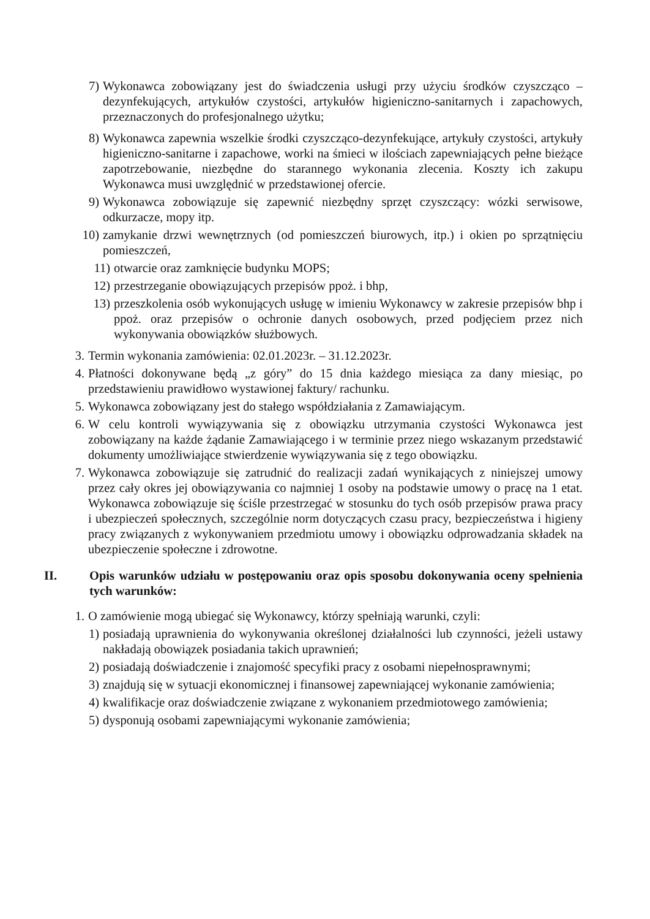7) Wykonawca zobowiązany jest do świadczenia usługi przy użyciu środków czyszcząco – dezynfekujących, artykułów czystości, artykułów higieniczno-sanitarnych i zapachowych, przeznaczonych do profesjonalnego użytku;
8) Wykonawca zapewnia wszelkie środki czyszcząco-dezynfekujące, artykuły czystości, artykuły higieniczno-sanitarne i zapachowe, worki na śmieci w ilościach zapewniających pełne bieżące zapotrzebowanie, niezbędne do starannego wykonania zlecenia. Koszty ich zakupu Wykonawca musi uwzględnić w przedstawionej ofercie.
9) Wykonawca zobowiązuje się zapewnić niezbędny sprzęt czyszczący: wózki serwisowe, odkurzacze, mopy itp.
10) zamykanie drzwi wewnętrznych (od pomieszczeń biurowych, itp.) i okien po sprzątnięciu pomieszczeń,
11) otwarcie oraz zamknięcie budynku MOPS;
12) przestrzeganie obowiązujących przepisów ppoż. i bhp,
13) przeszkolenia osób wykonujących usługę w imieniu Wykonawcy w zakresie przepisów bhp i ppoż. oraz przepisów o ochronie danych osobowych, przed podjęciem przez nich wykonywania obowiązków służbowych.
3. Termin wykonania zamówienia: 02.01.2023r. – 31.12.2023r.
4. Płatności dokonywane będą „z góry” do 15 dnia każdego miesiąca za dany miesiąc, po przedstawieniu prawidłowo wystawionej faktury/ rachunku.
5. Wykonawca zobowiązany jest do stałego współdziałania z Zamawiającym.
6. W celu kontroli wywiązywania się z obowiązku utrzymania czystości Wykonawca jest zobowiązany na każde żądanie Zamawiającego i w terminie przez niego wskazanym przedstawić dokumenty umożliwiające stwierdzenie wywiązywania się z tego obowiązku.
7. Wykonawca zobowiązuje się zatrudnić do realizacji zadań wynikających z niniejszej umowy przez cały okres jej obowiązywania co najmniej 1 osoby na podstawie umowy o pracę na 1 etat. Wykonawca zobowiązuje się ściśle przestrzegać w stosunku do tych osób przepisów prawa pracy i ubezpieczeń społecznych, szczególnie norm dotyczących czasu pracy, bezpieczeństwa i higieny pracy związanych z wykonywaniem przedmiotu umowy i obowiązku odprowadzania składek na ubezpieczenie społeczne i zdrowotne.
II. Opis warunków udziału w postępowaniu oraz opis sposobu dokonywania oceny spełnienia tych warunków:
1. O zamówienie mogą ubiegać się Wykonawcy, którzy spełniają warunki, czyli:
1) posiadają uprawnienia do wykonywania określonej działalności lub czynności, jeżeli ustawy nakładają obowiązek posiadania takich uprawnień;
2) posiadają doświadczenie i znajomość specyfiki pracy z osobami niepełnosprawnymi;
3) znajdują się w sytuacji ekonomicznej i finansowej zapewniającej wykonanie zamówienia;
4) kwalifikacje oraz doświadczenie związane z wykonaniem przedmiotowego zamówienia;
5) dysponują osobami zapewniającymi wykonanie zamówienia;